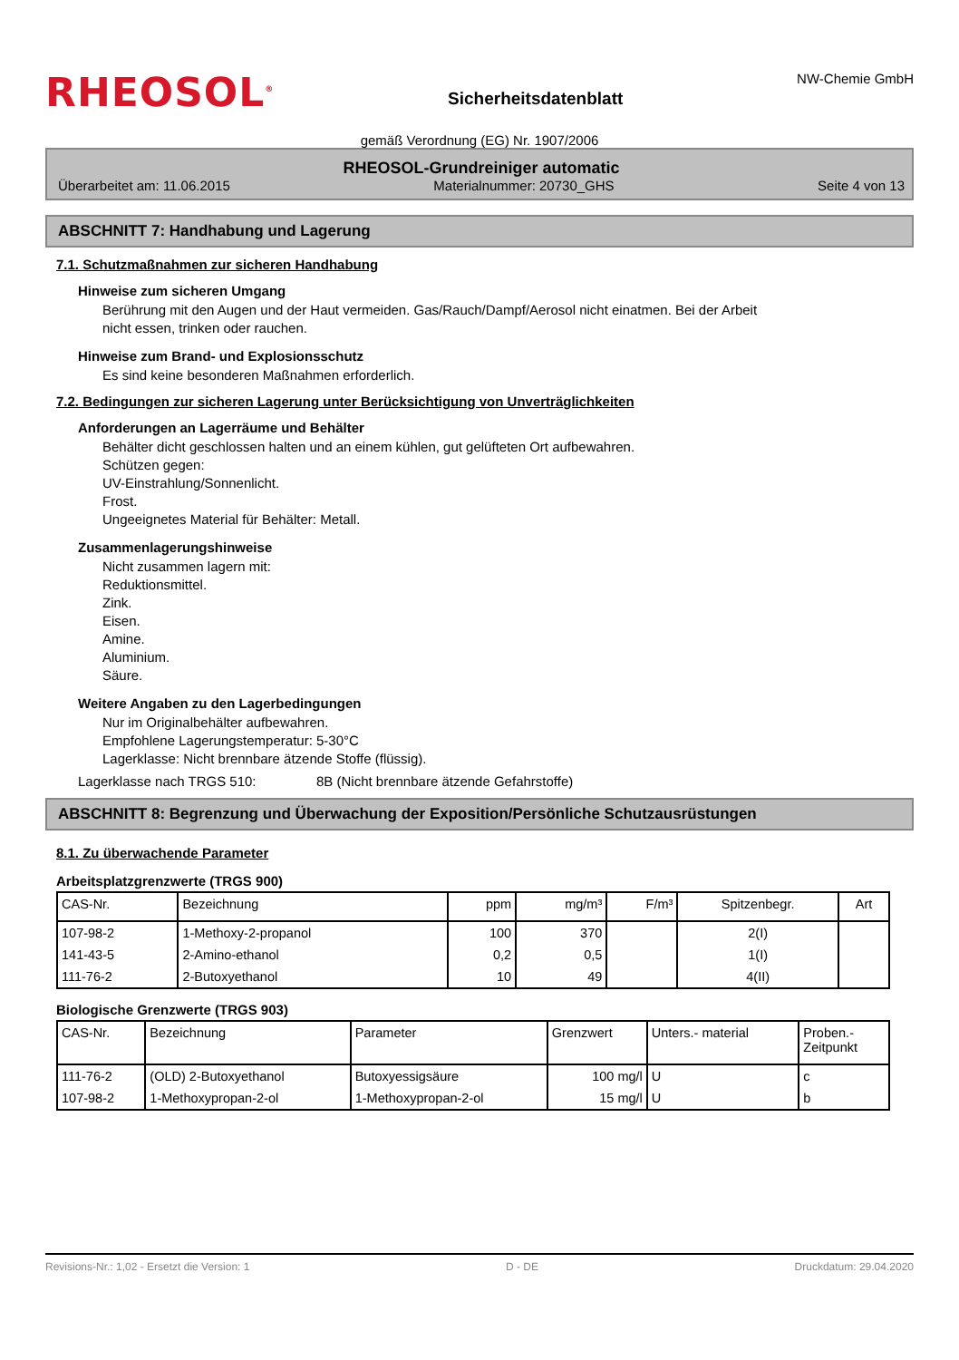RHEOSOL<sup>®</sup>
Sicherheitsdatenblatt
NW-Chemie GmbH
gemäß Verordnung (EG) Nr. 1907/2006
RHEOSOL-Grundreiniger automatic
Überarbeitet am: 11.06.2015 Materialnummer: 20730_GHS Seite 4 von 13
ABSCHNITT 7: Handhabung und Lagerung
7.1. Schutzmaßnahmen zur sicheren Handhabung
Hinweise zum sicheren Umgang
Berührung mit den Augen und der Haut vermeiden. Gas/Rauch/Dampf/Aerosol nicht einatmen. Bei der Arbeit
nicht essen, trinken oder rauchen.
Hinweise zum Brand- und Explosionsschutz
Es sind keine besonderen Maßnahmen erforderlich.
7.2. Bedingungen zur sicheren Lagerung unter Berücksichtigung von Unverträglichkeiten
Anforderungen an Lagerräume und Behälter
Behälter dicht geschlossen halten und an einem kühlen, gut gelüfteten Ort aufbewahren.
Schützen gegen:
UV-Einstrahlung/Sonnenlicht.
Frost.
Ungeeignetes Material für Behälter: Metall.
Zusammenlagerungshinweise
Nicht zusammen lagern mit:
Reduktionsmittel.
Zink.
Eisen.
Amine.
Aluminium.
Säure.
Weitere Angaben zu den Lagerbedingungen
Nur im Originalbehälter aufbewahren.
Empfohlene Lagerungstemperatur: 5-30°C
Lagerklasse: Nicht brennbare ätzende Stoffe (flüssig).
Lagerklasse nach TRGS 510: 8B (Nicht brennbare ätzende Gefahrstoffe)
ABSCHNITT 8: Begrenzung und Überwachung der Exposition/Persönliche Schutzausrüstungen
8.1. Zu überwachende Parameter
Arbeitsplatzgrenzwerte (TRGS 900)
| CAS-Nr. | Bezeichnung | ppm | mg/m³ | F/m³ | Spitzenbegr. | Art |
| --- | --- | --- | --- | --- | --- | --- |
| 107-98-2 | 1-Methoxy-2-propanol | 100 | 370 | | 2(I) | |
| 141-43-5 | 2-Amino-ethanol | 0,2 | 0,5 | | 1(I) | |
| 111-76-2 | 2-Butoxyethanol | 10 | 49 | | 4(II) | |
Biologische Grenzwerte (TRGS 903)
| CAS-Nr. | Bezeichnung | Parameter | Grenzwert | Unters.- material | Proben.- Zeitpunkt |
| --- | --- | --- | --- | --- | --- |
| 111-76-2 | (OLD) 2-Butoxyethanol | Butoxyessigsäure | 100 mg/l | U | c |
| 107-98-2 | 1-Methoxypropan-2-ol | 1-Methoxypropan-2-ol | 15 mg/l | U | b |
Revisions-Nr.: 1,02 - Ersetzt die Version: 1 D - DE Druckdatum: 29.04.2020